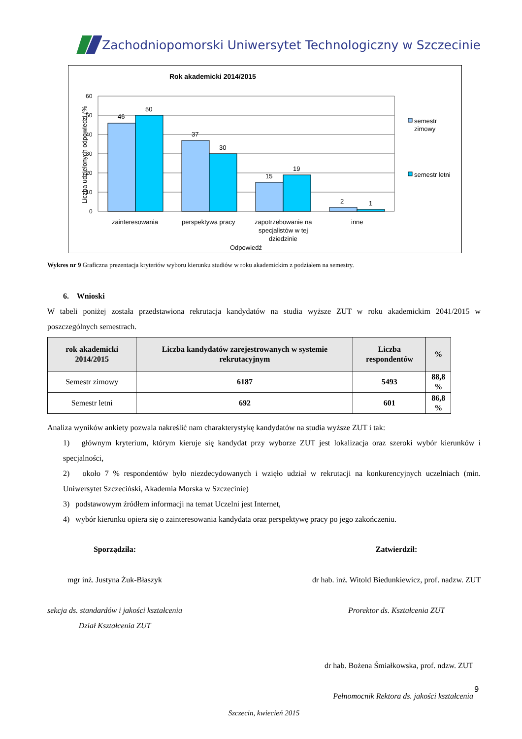Zachodniopomorski Uniwersytet Technologiczny w Szczecinie
Rok akademicki 2014/2015
Liczba udzielonych odpowiedzi (%
60
50
40
30
20
10
0
46
50
37
30
15
19
2
1
zainteresowania
perspektywa pracy
zapotrzebowanie na
specjalistów w tej
dziedzinie
inne
Odpowiedź
semestr
zimowy
semestr letni
Wykres nr 9 Graficzna prezentacja kryteriów wyboru kierunku studiów w roku akademickim z podziałem na semestry.
6. Wnioski
W tabeli poniżej została przedstawiona rekrutacja kandydatów na studia wyższe ZUT w roku akademickim 2041/2015 w poszczególnych semestrach.
| rok akademicki 2014/2015 | Liczba kandydatów zarejestrowanych w systemie rekrutacyjnym | Liczba respondentów | % |
| --- | --- | --- | --- |
| Semestr zimowy | 6187 | 5493 | 88,8 % |
| Semestr letni | 692 | 601 | 86,8 % |
Analiza wyników ankiety pozwala nakreślić nam charakterystykę kandydatów na studia wyższe ZUT i tak:
1) głównym kryterium, którym kieruje się kandydat przy wyborze ZUT jest lokalizacja oraz szeroki wybór kierunków i specjalności,
2) około 7 % respondentów było niezdecydowanych i wzięło udział w rekrutacji na konkurencyjnych uczelniach (min. Uniwersytet Szczeciński, Akademia Morska w Szczecinie)
3) podstawowym źródłem informacji na temat Uczelni jest Internet,
4) wybór kierunku opiera się o zainteresowania kandydata oraz perspektywę pracy po jego zakończeniu.
Sporządziła:
mgr inż. Justyna Żuk-Błaszyk
sekcja ds. standardów i jakości kształcenia
Dział Kształcenia ZUT
Zatwierdził:
dr hab. inż. Witold Biedunkiewicz, prof. nadzw. ZUT
Prorektor ds. Kształcenia ZUT
dr hab. Bożena Śmiałkowska, prof. ndzw. ZUT
Pełnomocnik Rektora ds. jakości kształcenia
Szczecin, kwiecień 2015
9